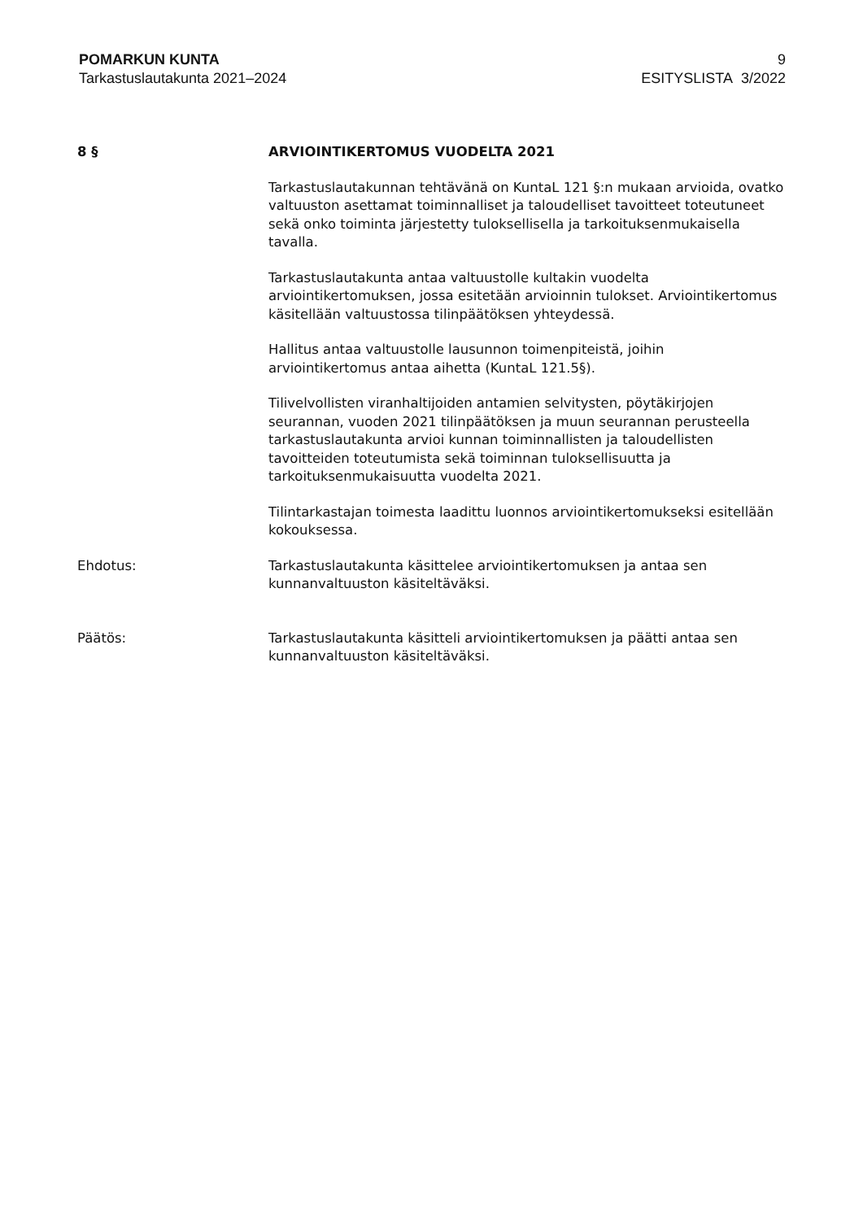POMARKUN KUNTA
Tarkastuslautakunta 2021–2024
9
ESITYSLISTA 3/2022
8 § ARVIOINTIKERTOMUS VUODELTA 2021
Tarkastuslautakunnan tehtävänä on KuntaL 121 §:n mukaan arvioida, ovatko valtuuston asettamat toiminnalliset ja taloudelliset tavoitteet toteutuneet sekä onko toiminta järjestetty tuloksellisella ja tarkoituksenmukaisella tavalla.
Tarkastuslautakunta antaa valtuustolle kultakin vuodelta arviointikertomuksen, jossa esitetään arvioinnin tulokset. Arviointikertomus käsitellään valtuustossa tilinpäätöksen yhteydessä.
Hallitus antaa valtuustolle lausunnon toimenpiteistä, joihin arviointikertomus antaa aihetta (KuntaL 121.5§).
Tilivelvollisten viranhaltijoiden antamien selvitysten, pöytäkirjojen seurannan, vuoden 2021 tilinpäätöksen ja muun seurannan perusteella tarkastuslautakunta arvioi kunnan toiminnallisten ja taloudellisten tavoitteiden toteutumista sekä toiminnan tuloksellisuutta ja tarkoituksenmukaisuutta vuodelta 2021.
Tilintarkastajan toimesta laadittu luonnos arviointikertomukseksi esitellään kokouksessa.
Ehdotus: Tarkastuslautakunta käsittelee arviointikertomuksen ja antaa sen kunnanvaltuuston käsiteltäväksi.
Päätös: Tarkastuslautakunta käsitteli arviointikertomuksen ja päätti antaa sen kunnanvaltuuston käsiteltäväksi.